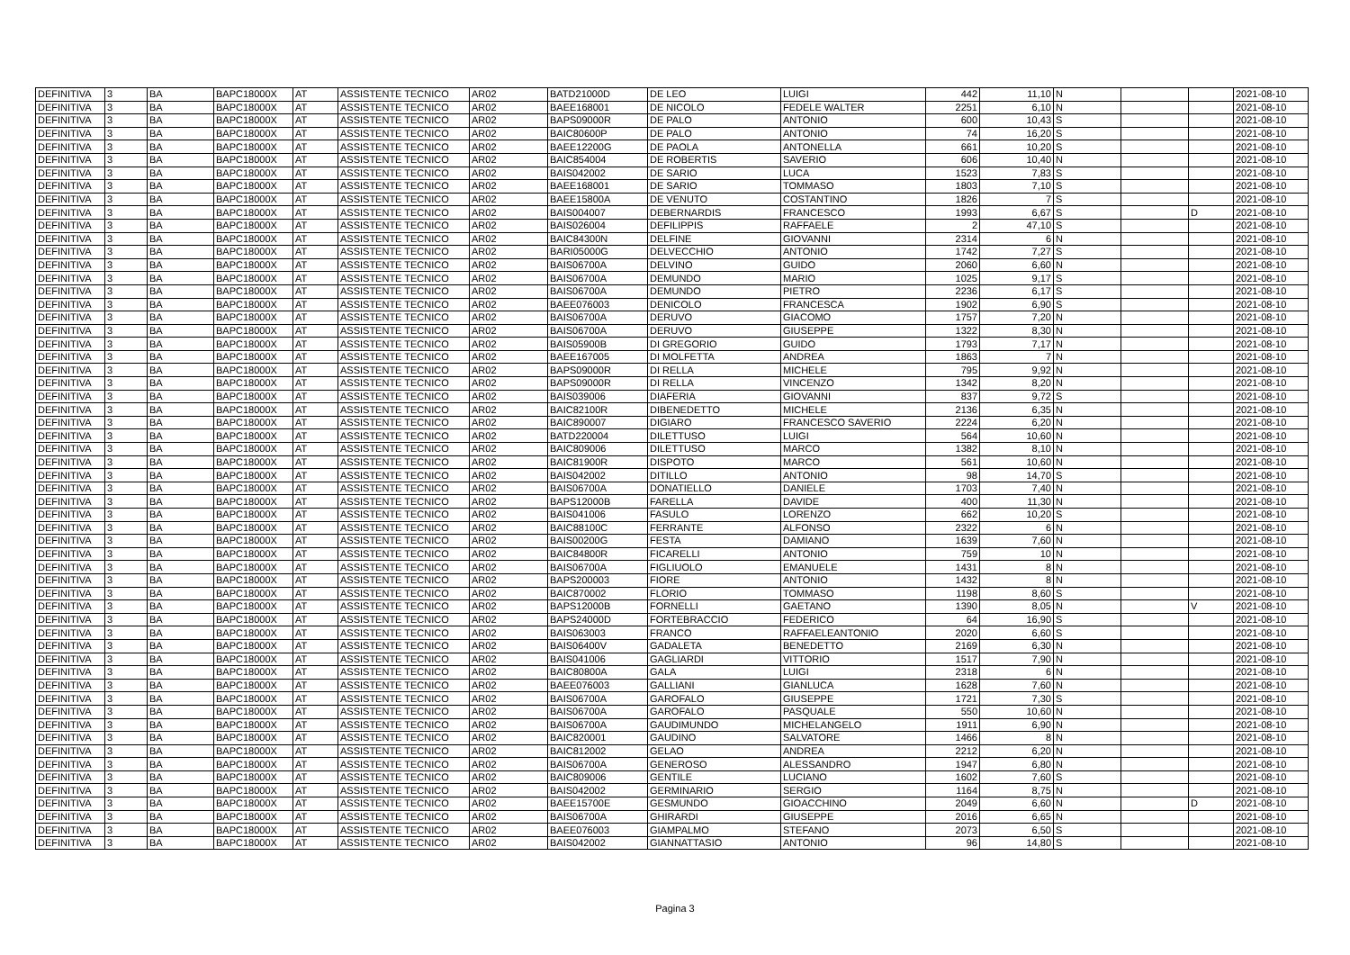| DEFINITIVA | 3 | BA | BAPC18000X | AT | ASSISTENTE TECNICO | AR02 | BATD21000D | DE LEO | LUIGI | 442 | 11,10 | N | | | 2021-08-10 |
| DEFINITIVA | 3 | BA | BAPC18000X | AT | ASSISTENTE TECNICO | AR02 | BAEE168001 | DE NICOLO | FEDELE WALTER | 2251 | 6,10 | N | | | 2021-08-10 |
| DEFINITIVA | 3 | BA | BAPC18000X | AT | ASSISTENTE TECNICO | AR02 | BAPS09000R | DE PALO | ANTONIO | 600 | 10,43 | S | | | 2021-08-10 |
| DEFINITIVA | 3 | BA | BAPC18000X | AT | ASSISTENTE TECNICO | AR02 | BAIC80600P | DE PALO | ANTONIO | 74 | 16,20 | S | | | 2021-08-10 |
| DEFINITIVA | 3 | BA | BAPC18000X | AT | ASSISTENTE TECNICO | AR02 | BAEE12200G | DE PAOLA | ANTONELLA | 661 | 10,20 | S | | | 2021-08-10 |
| DEFINITIVA | 3 | BA | BAPC18000X | AT | ASSISTENTE TECNICO | AR02 | BAIC854004 | DE ROBERTIS | SAVERIO | 606 | 10,40 | N | | | 2021-08-10 |
| DEFINITIVA | 3 | BA | BAPC18000X | AT | ASSISTENTE TECNICO | AR02 | BAIS042002 | DE SARIO | LUCA | 1523 | 7,83 | S | | | 2021-08-10 |
| DEFINITIVA | 3 | BA | BAPC18000X | AT | ASSISTENTE TECNICO | AR02 | BAEE168001 | DE SARIO | TOMMASO | 1803 | 7,10 | S | | | 2021-08-10 |
| DEFINITIVA | 3 | BA | BAPC18000X | AT | ASSISTENTE TECNICO | AR02 | BAEE15800A | DE VENUTO | COSTANTINO | 1826 | 7 | S | | | 2021-08-10 |
| DEFINITIVA | 3 | BA | BAPC18000X | AT | ASSISTENTE TECNICO | AR02 | BAIS004007 | DEBERNARDIS | FRANCESCO | 1993 | 6,67 | S | | D | 2021-08-10 |
| DEFINITIVA | 3 | BA | BAPC18000X | AT | ASSISTENTE TECNICO | AR02 | BAIS026004 | DEFILIPPIS | RAFFAELE | 2 | 47,10 | S | | | 2021-08-10 |
| DEFINITIVA | 3 | BA | BAPC18000X | AT | ASSISTENTE TECNICO | AR02 | BAIC84300N | DELFINE | GIOVANNI | 2314 | 6 | N | | | 2021-08-10 |
| DEFINITIVA | 3 | BA | BAPC18000X | AT | ASSISTENTE TECNICO | AR02 | BARI05000G | DELVECCHIO | ANTONIO | 1742 | 7,27 | S | | | 2021-08-10 |
| DEFINITIVA | 3 | BA | BAPC18000X | AT | ASSISTENTE TECNICO | AR02 | BAIS06700A | DELVINO | GUIDO | 2060 | 6,60 | N | | | 2021-08-10 |
| DEFINITIVA | 3 | BA | BAPC18000X | AT | ASSISTENTE TECNICO | AR02 | BAIS06700A | DEMUNDO | MARIO | 1025 | 9,17 | S | | | 2021-08-10 |
| DEFINITIVA | 3 | BA | BAPC18000X | AT | ASSISTENTE TECNICO | AR02 | BAIS06700A | DEMUNDO | PIETRO | 2236 | 6,17 | S | | | 2021-08-10 |
| DEFINITIVA | 3 | BA | BAPC18000X | AT | ASSISTENTE TECNICO | AR02 | BAEE076003 | DENICOLO | FRANCESCA | 1902 | 6,90 | S | | | 2021-08-10 |
| DEFINITIVA | 3 | BA | BAPC18000X | AT | ASSISTENTE TECNICO | AR02 | BAIS06700A | DERUVO | GIACOMO | 1757 | 7,20 | N | | | 2021-08-10 |
| DEFINITIVA | 3 | BA | BAPC18000X | AT | ASSISTENTE TECNICO | AR02 | BAIS06700A | DERUVO | GIUSEPPE | 1322 | 8,30 | N | | | 2021-08-10 |
| DEFINITIVA | 3 | BA | BAPC18000X | AT | ASSISTENTE TECNICO | AR02 | BAIS05900B | DI GREGORIO | GUIDO | 1793 | 7,17 | N | | | 2021-08-10 |
| DEFINITIVA | 3 | BA | BAPC18000X | AT | ASSISTENTE TECNICO | AR02 | BAEE167005 | DI MOLFETTA | ANDREA | 1863 | 7 | N | | | 2021-08-10 |
| DEFINITIVA | 3 | BA | BAPC18000X | AT | ASSISTENTE TECNICO | AR02 | BAPS09000R | DI RELLA | MICHELE | 795 | 9,92 | N | | | 2021-08-10 |
| DEFINITIVA | 3 | BA | BAPC18000X | AT | ASSISTENTE TECNICO | AR02 | BAPS09000R | DI RELLA | VINCENZO | 1342 | 8,20 | N | | | 2021-08-10 |
| DEFINITIVA | 3 | BA | BAPC18000X | AT | ASSISTENTE TECNICO | AR02 | BAIS039006 | DIAFERIA | GIOVANNI | 837 | 9,72 | S | | | 2021-08-10 |
| DEFINITIVA | 3 | BA | BAPC18000X | AT | ASSISTENTE TECNICO | AR02 | BAIC82100R | DIBENEDETTO | MICHELE | 2136 | 6,35 | N | | | 2021-08-10 |
| DEFINITIVA | 3 | BA | BAPC18000X | AT | ASSISTENTE TECNICO | AR02 | BAIC890007 | DIGIARO | FRANCESCO SAVERIO | 2224 | 6,20 | N | | | 2021-08-10 |
| DEFINITIVA | 3 | BA | BAPC18000X | AT | ASSISTENTE TECNICO | AR02 | BATD220004 | DILETTUSO | LUIGI | 564 | 10,60 | N | | | 2021-08-10 |
| DEFINITIVA | 3 | BA | BAPC18000X | AT | ASSISTENTE TECNICO | AR02 | BAIC809006 | DILETTUSO | MARCO | 1382 | 8,10 | N | | | 2021-08-10 |
| DEFINITIVA | 3 | BA | BAPC18000X | AT | ASSISTENTE TECNICO | AR02 | BAIC81900R | DISPOTO | MARCO | 561 | 10,60 | N | | | 2021-08-10 |
| DEFINITIVA | 3 | BA | BAPC18000X | AT | ASSISTENTE TECNICO | AR02 | BAIS042002 | DITILLO | ANTONIO | 98 | 14,70 | S | | | 2021-08-10 |
| DEFINITIVA | 3 | BA | BAPC18000X | AT | ASSISTENTE TECNICO | AR02 | BAIS06700A | DONATIELLO | DANIELE | 1703 | 7,40 | N | | | 2021-08-10 |
| DEFINITIVA | 3 | BA | BAPC18000X | AT | ASSISTENTE TECNICO | AR02 | BAPS12000B | FARELLA | DAVIDE | 400 | 11,30 | N | | | 2021-08-10 |
| DEFINITIVA | 3 | BA | BAPC18000X | AT | ASSISTENTE TECNICO | AR02 | BAIS041006 | FASULO | LORENZO | 662 | 10,20 | S | | | 2021-08-10 |
| DEFINITIVA | 3 | BA | BAPC18000X | AT | ASSISTENTE TECNICO | AR02 | BAIC88100C | FERRANTE | ALFONSO | 2322 | 6 | N | | | 2021-08-10 |
| DEFINITIVA | 3 | BA | BAPC18000X | AT | ASSISTENTE TECNICO | AR02 | BAIS00200G | FESTA | DAMIANO | 1639 | 7,60 | N | | | 2021-08-10 |
| DEFINITIVA | 3 | BA | BAPC18000X | AT | ASSISTENTE TECNICO | AR02 | BAIC84800R | FICARELLI | ANTONIO | 759 | 10 | N | | | 2021-08-10 |
| DEFINITIVA | 3 | BA | BAPC18000X | AT | ASSISTENTE TECNICO | AR02 | BAIS06700A | FIGLIUOLO | EMANUELE | 1431 | 8 | N | | | 2021-08-10 |
| DEFINITIVA | 3 | BA | BAPC18000X | AT | ASSISTENTE TECNICO | AR02 | BAPS200003 | FIORE | ANTONIO | 1432 | 8 | N | | | 2021-08-10 |
| DEFINITIVA | 3 | BA | BAPC18000X | AT | ASSISTENTE TECNICO | AR02 | BAIC870002 | FLORIO | TOMMASO | 1198 | 8,60 | S | | | 2021-08-10 |
| DEFINITIVA | 3 | BA | BAPC18000X | AT | ASSISTENTE TECNICO | AR02 | BAPS12000B | FORNELLI | GAETANO | 1390 | 8,05 | N | | V | 2021-08-10 |
| DEFINITIVA | 3 | BA | BAPC18000X | AT | ASSISTENTE TECNICO | AR02 | BAPS24000D | FORTEBRACCIO | FEDERICO | 64 | 16,90 | S | | | 2021-08-10 |
| DEFINITIVA | 3 | BA | BAPC18000X | AT | ASSISTENTE TECNICO | AR02 | BAIS063003 | FRANCO | RAFFAELEANTONIO | 2020 | 6,60 | S | | | 2021-08-10 |
| DEFINITIVA | 3 | BA | BAPC18000X | AT | ASSISTENTE TECNICO | AR02 | BAIS06400V | GADALETA | BENEDETTO | 2169 | 6,30 | N | | | 2021-08-10 |
| DEFINITIVA | 3 | BA | BAPC18000X | AT | ASSISTENTE TECNICO | AR02 | BAIS041006 | GAGLIARDI | VITTORIO | 1517 | 7,90 | N | | | 2021-08-10 |
| DEFINITIVA | 3 | BA | BAPC18000X | AT | ASSISTENTE TECNICO | AR02 | BAIC80800A | GALA | LUIGI | 2318 | 6 | N | | | 2021-08-10 |
| DEFINITIVA | 3 | BA | BAPC18000X | AT | ASSISTENTE TECNICO | AR02 | BAEE076003 | GALLIANI | GIANLUCA | 1628 | 7,60 | N | | | 2021-08-10 |
| DEFINITIVA | 3 | BA | BAPC18000X | AT | ASSISTENTE TECNICO | AR02 | BAIS06700A | GAROFALO | GIUSEPPE | 1721 | 7,30 | S | | | 2021-08-10 |
| DEFINITIVA | 3 | BA | BAPC18000X | AT | ASSISTENTE TECNICO | AR02 | BAIS06700A | GAROFALO | PASQUALE | 550 | 10,60 | N | | | 2021-08-10 |
| DEFINITIVA | 3 | BA | BAPC18000X | AT | ASSISTENTE TECNICO | AR02 | BAIS06700A | GAUDIMUNDO | MICHELANGELO | 1911 | 6,90 | N | | | 2021-08-10 |
| DEFINITIVA | 3 | BA | BAPC18000X | AT | ASSISTENTE TECNICO | AR02 | BAIC820001 | GAUDINO | SALVATORE | 1466 | 8 | N | | | 2021-08-10 |
| DEFINITIVA | 3 | BA | BAPC18000X | AT | ASSISTENTE TECNICO | AR02 | BAIC812002 | GELAO | ANDREA | 2212 | 6,20 | N | | | 2021-08-10 |
| DEFINITIVA | 3 | BA | BAPC18000X | AT | ASSISTENTE TECNICO | AR02 | BAIS06700A | GENEROSO | ALESSANDRO | 1947 | 6,80 | N | | | 2021-08-10 |
| DEFINITIVA | 3 | BA | BAPC18000X | AT | ASSISTENTE TECNICO | AR02 | BAIC809006 | GENTILE | LUCIANO | 1602 | 7,60 | S | | | 2021-08-10 |
| DEFINITIVA | 3 | BA | BAPC18000X | AT | ASSISTENTE TECNICO | AR02 | BAIS042002 | GERMINARIO | SERGIO | 1164 | 8,75 | N | | | 2021-08-10 |
| DEFINITIVA | 3 | BA | BAPC18000X | AT | ASSISTENTE TECNICO | AR02 | BAEE15700E | GESMUNDO | GIOACCHINO | 2049 | 6,60 | N | | D | 2021-08-10 |
| DEFINITIVA | 3 | BA | BAPC18000X | AT | ASSISTENTE TECNICO | AR02 | BAIS06700A | GHIRARDI | GIUSEPPE | 2016 | 6,65 | N | | | 2021-08-10 |
| DEFINITIVA | 3 | BA | BAPC18000X | AT | ASSISTENTE TECNICO | AR02 | BAEE076003 | GIAMPALMO | STEFANO | 2073 | 6,50 | S | | | 2021-08-10 |
| DEFINITIVA | 3 | BA | BAPC18000X | AT | ASSISTENTE TECNICO | AR02 | BAIS042002 | GIANNATTASIO | ANTONIO | 96 | 14,80 | S | | | 2021-08-10 |
Pagina 3